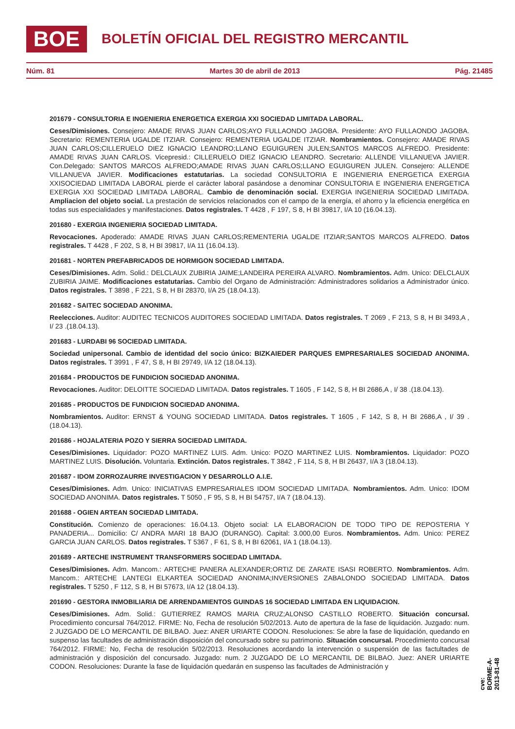BOE
BOLETÍN OFICIAL DEL REGISTRO MERCANTIL
Núm. 81 Martes 30 de abril de 2013 Pág. 21485
201679 - CONSULTORIA E INGENIERIA ENERGETICA EXERGIA XXI SOCIEDAD LIMITADA LABORAL.
Ceses/Dimisiones. Consejero: AMADE RIVAS JUAN CARLOS;AYO FULLAONDO JAGOBA. Presidente: AYO FULLAONDO JAGOBA. Secretario: REMENTERIA UGALDE ITZIAR. Consejero: REMENTERIA UGALDE ITZIAR. Nombramientos. Consejero: AMADE RIVAS JUAN CARLOS;CILLERUELO DIEZ IGNACIO LEANDRO;LLANO EGUIGUREN JULEN;SANTOS MARCOS ALFREDO. Presidente: AMADE RIVAS JUAN CARLOS. Vicepresid.: CILLERUELO DIEZ IGNACIO LEANDRO. Secretario: ALLENDE VILLANUEVA JAVIER. Con.Delegado: SANTOS MARCOS ALFREDO;AMADE RIVAS JUAN CARLOS;LLANO EGUIGUREN JULEN. Consejero: ALLENDE VILLANUEVA JAVIER. Modificaciones estatutarias. La sociedad CONSULTORIA E INGENIERIA ENERGETICA EXERGIA XXISOCIEDAD LIMITADA LABORAL pierde el carácter laboral pasándose a denominar CONSULTORIA E INGENIERIA ENERGETICA EXERGIA XXI SOCIEDAD LIMITADA LABORAL. Cambio de denominación social. EXERGIA INGENIERIA SOCIEDAD LIMITADA. Ampliacion del objeto social. La prestación de servicios relacionados con el campo de la energía, el ahorro y la eficiencia energética en todas sus especialidades y manifestaciones. Datos registrales. T 4428 , F 197, S 8, H BI 39817, I/A 10 (16.04.13).
201680 - EXERGIA INGENIERIA SOCIEDAD LIMITADA.
Revocaciones. Apoderado: AMADE RIVAS JUAN CARLOS;REMENTERIA UGALDE ITZIAR;SANTOS MARCOS ALFREDO. Datos registrales. T 4428 , F 202, S 8, H BI 39817, I/A 11 (16.04.13).
201681 - NORTEN PREFABRICADOS DE HORMIGON SOCIEDAD LIMITADA.
Ceses/Dimisiones. Adm. Solid.: DELCLAUX ZUBIRIA JAIME;LANDEIRA PEREIRA ALVARO. Nombramientos. Adm. Unico: DELCLAUX ZUBIRIA JAIME. Modificaciones estatutarias. Cambio del Organo de Administración: Administradores solidarios a Administrador único. Datos registrales. T 3898 , F 221, S 8, H BI 28370, I/A 25 (18.04.13).
201682 - SAITEC SOCIEDAD ANONIMA.
Reelecciones. Auditor: AUDITEC TECNICOS AUDITORES SOCIEDAD LIMITADA. Datos registrales. T 2069 , F 213, S 8, H BI 3493,A , I/ 23 .(18.04.13).
201683 - LURDABI 96 SOCIEDAD LIMITADA.
Sociedad unipersonal. Cambio de identidad del socio único: BIZKAIEDER PARQUES EMPRESARIALES SOCIEDAD ANONIMA. Datos registrales. T 3991 , F 47, S 8, H BI 29749, I/A 12 (18.04.13).
201684 - PRODUCTOS DE FUNDICION SOCIEDAD ANONIMA.
Revocaciones. Auditor: DELOITTE SOCIEDAD LIMITADA. Datos registrales. T 1605 , F 142, S 8, H BI 2686,A , I/ 38 .(18.04.13).
201685 - PRODUCTOS DE FUNDICION SOCIEDAD ANONIMA.
Nombramientos. Auditor: ERNST & YOUNG SOCIEDAD LIMITADA. Datos registrales. T 1605 , F 142, S 8, H BI 2686,A , I/ 39 .(18.04.13).
201686 - HOJALATERIA POZO Y SIERRA SOCIEDAD LIMITADA.
Ceses/Dimisiones. Liquidador: POZO MARTINEZ LUIS. Adm. Unico: POZO MARTINEZ LUIS. Nombramientos. Liquidador: POZO MARTINEZ LUIS. Disolución. Voluntaria. Extinción. Datos registrales. T 3842 , F 114, S 8, H BI 26437, I/A 3 (18.04.13).
201687 - IDOM ZORROZAURRE INVESTIGACION Y DESARROLLO A.I.E.
Ceses/Dimisiones. Adm. Unico: INICIATIVAS EMPRESARIALES IDOM SOCIEDAD LIMITADA. Nombramientos. Adm. Unico: IDOM SOCIEDAD ANONIMA. Datos registrales. T 5050 , F 95, S 8, H BI 54757, I/A 7 (18.04.13).
201688 - OGIEN ARTEAN SOCIEDAD LIMITADA.
Constitución. Comienzo de operaciones: 16.04.13. Objeto social: LA ELABORACION DE TODO TIPO DE REPOSTERIA Y PANADERIA... Domicilio: C/ ANDRA MARI 18 BAJO (DURANGO). Capital: 3.000,00 Euros. Nombramientos. Adm. Unico: PEREZ GARCIA JUAN CARLOS. Datos registrales. T 5367 , F 61, S 8, H BI 62061, I/A 1 (18.04.13).
201689 - ARTECHE INSTRUMENT TRANSFORMERS SOCIEDAD LIMITADA.
Ceses/Dimisiones. Adm. Mancom.: ARTECHE PANERA ALEXANDER;ORTIZ DE ZARATE ISASI ROBERTO. Nombramientos. Adm. Mancom.: ARTECHE LANTEGI ELKARTEA SOCIEDAD ANONIMA;INVERSIONES ZABALONDO SOCIEDAD LIMITADA. Datos registrales. T 5250 , F 112, S 8, H BI 57673, I/A 12 (18.04.13).
201690 - GESTORA INMOBILIARIA DE ARRENDAMIENTOS GUINDAS 16 SOCIEDAD LIMITADA EN LIQUIDACION.
Ceses/Dimisiones. Adm. Solid.: GUTIERREZ RAMOS MARIA CRUZ;ALONSO CASTILLO ROBERTO. Situación concursal. Procedimiento concursal 764/2012. FIRME: No, Fecha de resolución 5/02/2013. Auto de apertura de la fase de liquidación. Juzgado: num. 2 JUZGADO DE LO MERCANTIL DE BILBAO. Juez: ANER URIARTE CODON. Resoluciones: Se abre la fase de liquidación, quedando en suspenso las facultades de administración disposición del concursado sobre su patrimonio. Situación concursal. Procedimiento concursal 764/2012. FIRME: No, Fecha de resolución 5/02/2013. Resoluciones acordando la intervención o suspensión de las factultades de administración y disposición del concursado. Juzgado: num. 2 JUZGADO DE LO MERCANTIL DE BILBAO. Juez: ANER URIARTE CODON. Resoluciones: Durante la fase de liquidación quedarán en suspenso las facultades de Administración y
cve: BORME-A-2013-81-48